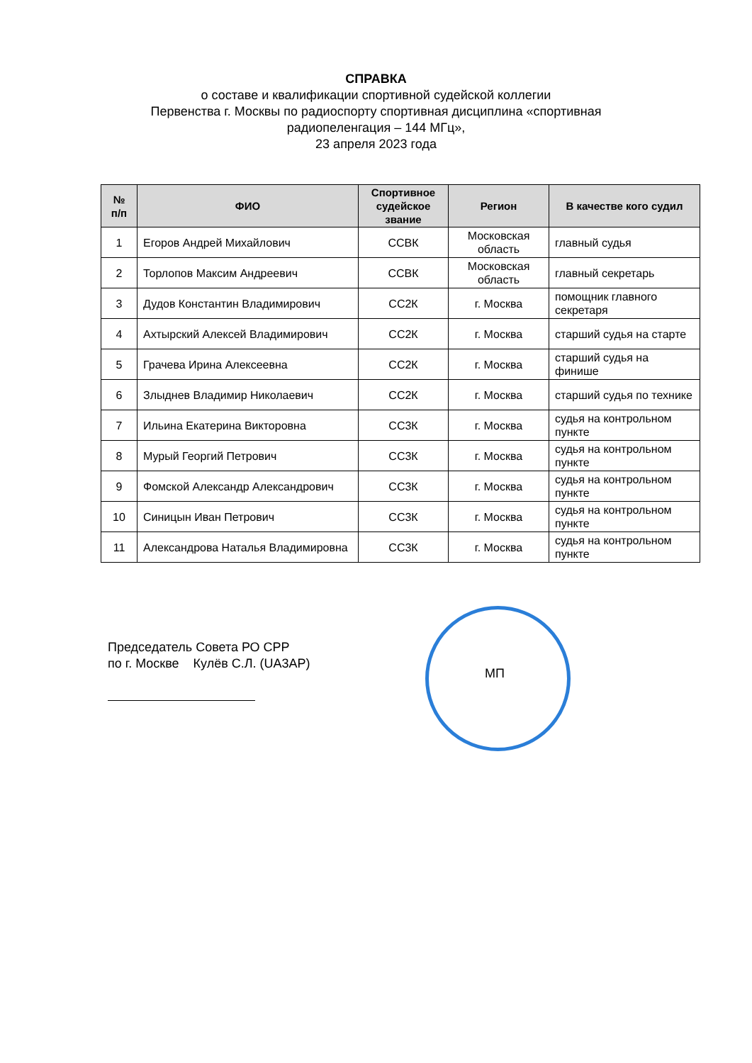СПРАВКА
о составе и квалификации спортивной судейской коллегии
Первенства г. Москвы по радиоспорту спортивная дисциплина «спортивная
радиопеленгация – 144 МГц»,
23 апреля 2023 года
| № п/п | ФИО | Спортивное судейское звание | Регион | В качестве кого судил |
| --- | --- | --- | --- | --- |
| 1 | Егоров Андрей Михайлович | ССВК | Московская область | главный судья |
| 2 | Торлопов Максим Андреевич | ССВК | Московская область | главный секретарь |
| 3 | Дудов Константин Владимирович | СС2К | г. Москва | помощник главного секретаря |
| 4 | Ахтырский Алексей Владимирович | СС2К | г. Москва | старший судья на старте |
| 5 | Грачева Ирина Алексеевна | СС2К | г. Москва | старший судья на финише |
| 6 | Злыднев Владимир Николаевич | СС2К | г. Москва | старший судья по технике |
| 7 | Ильина Екатерина Викторовна | СС3К | г. Москва | судья на контрольном пункте |
| 8 | Мурый Георгий Петрович | СС3К | г. Москва | судья на контрольном пункте |
| 9 | Фомской Александр Александрович | СС3К | г. Москва | судья на контрольном пункте |
| 10 | Синицын Иван Петрович | СС3К | г. Москва | судья на контрольном пункте |
| 11 | Александрова Наталья Владимировна | СС3К | г. Москва | судья на контрольном пункте |
Председатель Совета РО СРР
по г. Москве Кулёв С.Л. (UA3AP)
МП